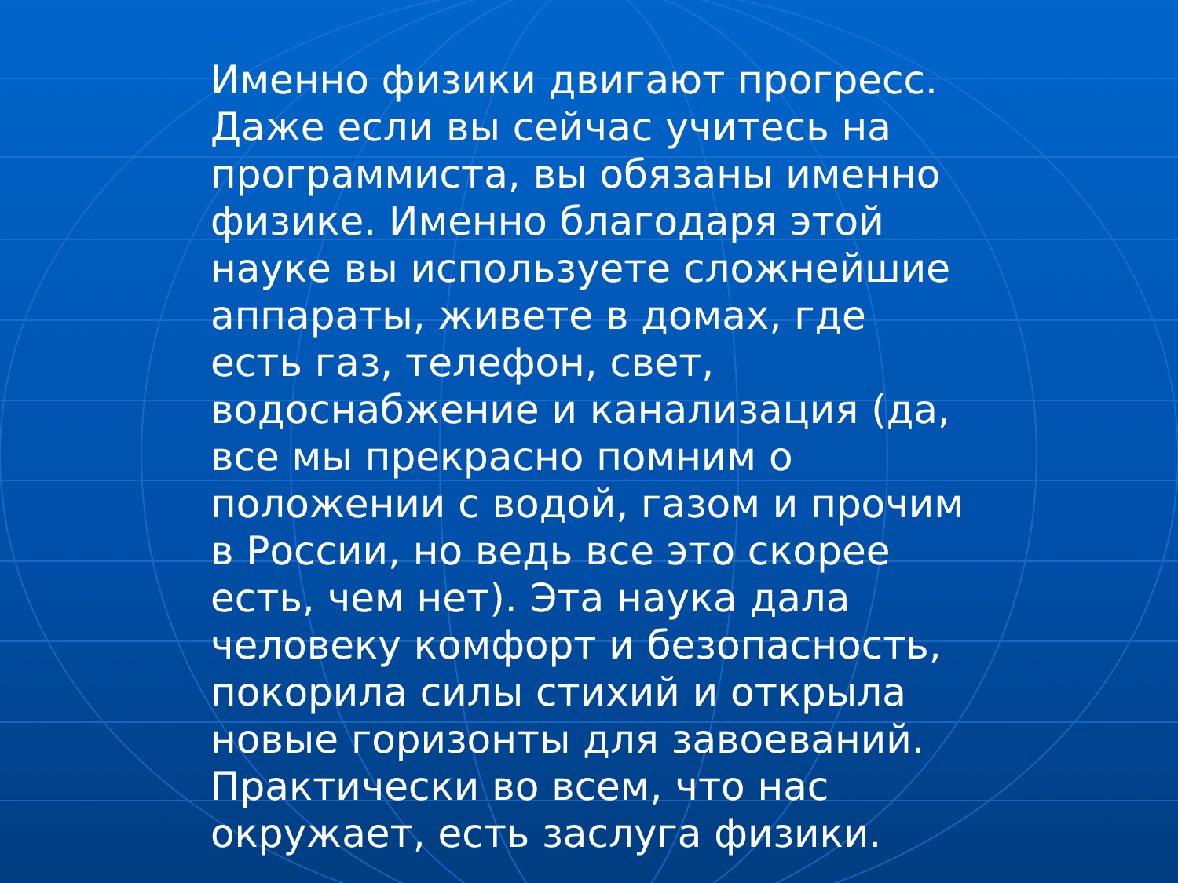Именно физики двигают прогресс. Даже если вы сейчас учитесь на программиста, вы обязаны именно физике. Именно благодаря этой науке вы используете сложнейшие аппараты, живете в домах, где есть газ, телефон, свет, водоснабжение и канализация (да, все мы прекрасно помним о положении с водой, газом и прочим в России, но ведь все это скорее есть, чем нет). Эта наука дала человеку комфорт и безопасность, покорила силы стихий и открыла новые горизонты для завоеваний. Практически во всем, что нас окружает, есть заслуга физики.